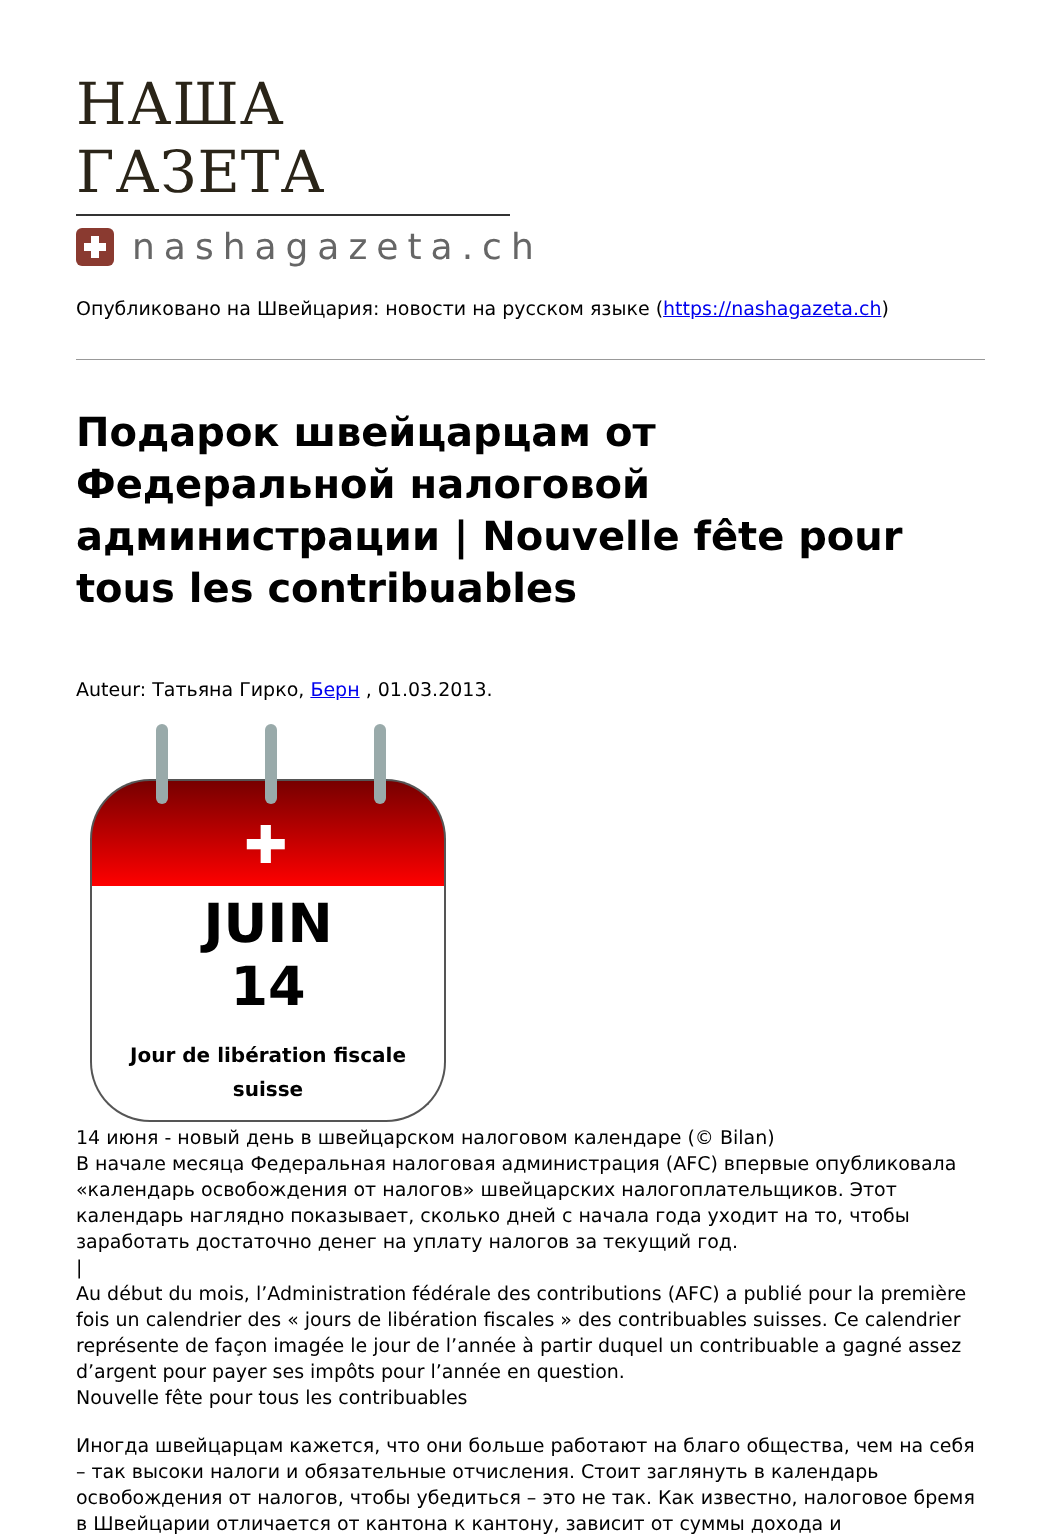НАША ГАЗЕТА
nashagazeta.ch
Опубликовано на Швейцария: новости на русском языке (https://nashagazeta.ch)
Подарок швейцарцам от Федеральной налоговой администрации | Nouvelle fête pour tous les contribuables
Auteur: Татьяна Гирко, Берн , 01.03.2013.
✚
JUIN
14
Jour de libération fiscale
suisse
14 июня - новый день в швейцарском налоговом календаре (© Bilan)
В начале месяца Федеральная налоговая администрация (AFC) впервые опубликовала «календарь освобождения от налогов» швейцарских налогоплательщиков. Этот календарь наглядно показывает, сколько дней с начала года уходит на то, чтобы заработать достаточно денег на уплату налогов за текущий год.
|
Au début du mois, l’Administration fédérale des contributions (AFC) a publié pour la première fois un calendrier des « jours de libération fiscales » des contribuables suisses. Ce calendrier représente de façon imagée le jour de l’année à partir duquel un contribuable a gagné assez d’argent pour payer ses impôts pour l’année en question.
Nouvelle fête pour tous les contribuables
Иногда швейцарцам кажется, что они больше работают на благо общества, чем на себя – так высоки налоги и обязательные отчисления. Стоит заглянуть в календарь освобождения от налогов, чтобы убедиться – это не так. Как известно, налоговое бремя в Швейцарии отличается от кантона к кантону, зависит от суммы дохода и